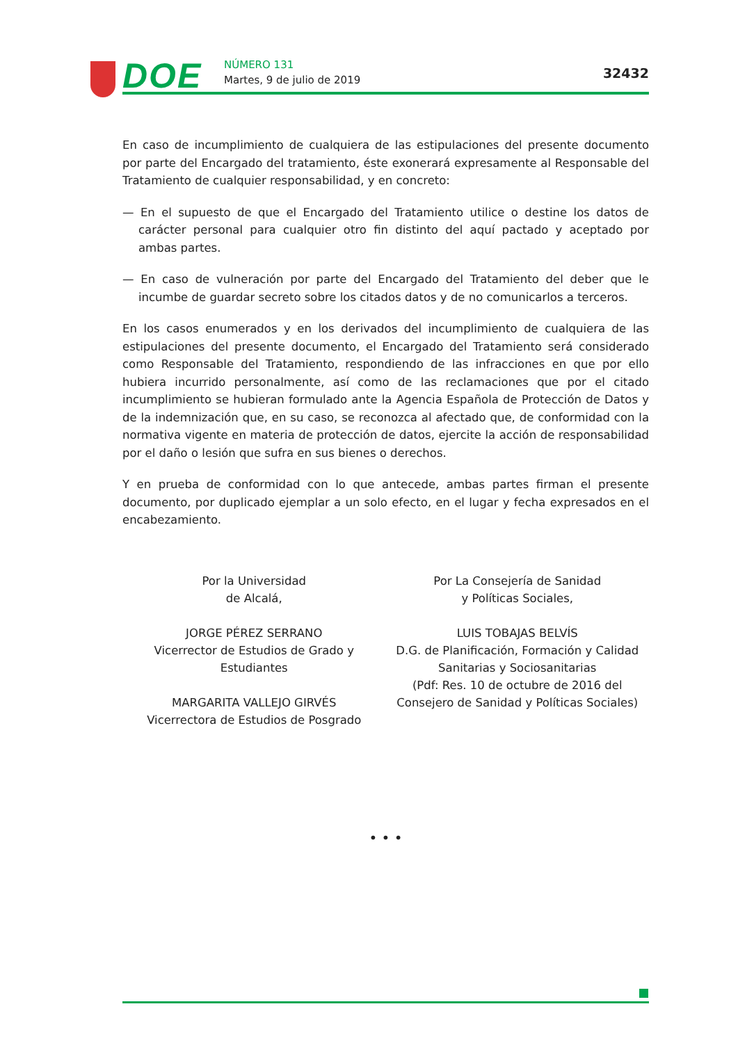DOE NÚMERO 131
Martes, 9 de julio de 2019 32432
En caso de incumplimiento de cualquiera de las estipulaciones del presente documento por parte del Encargado del tratamiento, éste exonerará expresamente al Responsable del Tratamiento de cualquier responsabilidad, y en concreto:
— En el supuesto de que el Encargado del Tratamiento utilice o destine los datos de carácter personal para cualquier otro fin distinto del aquí pactado y aceptado por ambas partes.
— En caso de vulneración por parte del Encargado del Tratamiento del deber que le incumbe de guardar secreto sobre los citados datos y de no comunicarlos a terceros.
En los casos enumerados y en los derivados del incumplimiento de cualquiera de las estipulaciones del presente documento, el Encargado del Tratamiento será considerado como Responsable del Tratamiento, respondiendo de las infracciones en que por ello hubiera incurrido personalmente, así como de las reclamaciones que por el citado incumplimiento se hubieran formulado ante la Agencia Española de Protección de Datos y de la indemnización que, en su caso, se reconozca al afectado que, de conformidad con la normativa vigente en materia de protección de datos, ejercite la acción de responsabilidad por el daño o lesión que sufra en sus bienes o derechos.
Y en prueba de conformidad con lo que antecede, ambas partes firman el presente documento, por duplicado ejemplar a un solo efecto, en el lugar y fecha expresados en el encabezamiento.
Por la Universidad
de Alcalá,
JORGE PÉREZ SERRANO
Vicerrector de Estudios de Grado y
Estudiantes
MARGARITA VALLEJO GIRVÉS
Vicerrectora de Estudios de Posgrado
Por La Consejería de Sanidad
y Políticas Sociales,
LUIS TOBAJAS BELVÍS
D.G. de Planificación, Formación y Calidad
Sanitarias y Sociosanitarias
(Pdf: Res. 10 de octubre de 2016 del
Consejero de Sanidad y Políticas Sociales)
• • •